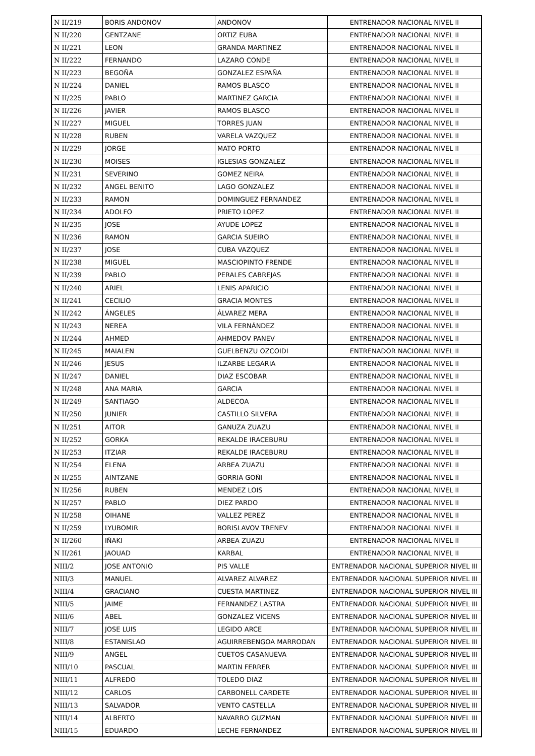| N II/219 | BORIS ANDONOV | ANDONOV | ENTRENADOR NACIONAL NIVEL II |
| N II/220 | GENTZANE | ORTIZ EUBA | ENTRENADOR NACIONAL NIVEL II |
| N II/221 | LEON | GRANDA MARTINEZ | ENTRENADOR NACIONAL NIVEL II |
| N II/222 | FERNANDO | LAZARO CONDE | ENTRENADOR NACIONAL NIVEL II |
| N II/223 | BEGOÑA | GONZALEZ ESPAÑA | ENTRENADOR NACIONAL NIVEL II |
| N II/224 | DANIEL | RAMOS BLASCO | ENTRENADOR NACIONAL NIVEL II |
| N II/225 | PABLO | MARTINEZ GARCIA | ENTRENADOR NACIONAL NIVEL II |
| N II/226 | JAVIER | RAMOS BLASCO | ENTRENADOR NACIONAL NIVEL II |
| N II/227 | MIGUEL | TORRES JUAN | ENTRENADOR NACIONAL NIVEL II |
| N II/228 | RUBEN | VARELA VAZQUEZ | ENTRENADOR NACIONAL NIVEL II |
| N II/229 | JORGE | MATO PORTO | ENTRENADOR NACIONAL NIVEL II |
| N II/230 | MOISES | IGLESIAS GONZALEZ | ENTRENADOR NACIONAL NIVEL II |
| N II/231 | SEVERINO | GOMEZ NEIRA | ENTRENADOR NACIONAL NIVEL II |
| N II/232 | ANGEL BENITO | LAGO GONZALEZ | ENTRENADOR NACIONAL NIVEL II |
| N II/233 | RAMON | DOMINGUEZ FERNANDEZ | ENTRENADOR NACIONAL NIVEL II |
| N II/234 | ADOLFO | PRIETO LOPEZ | ENTRENADOR NACIONAL NIVEL II |
| N II/235 | JOSE | AYUDE LOPEZ | ENTRENADOR NACIONAL NIVEL II |
| N II/236 | RAMON | GARCIA SUEIRO | ENTRENADOR NACIONAL NIVEL II |
| N II/237 | JOSE | CUBA VAZQUEZ | ENTRENADOR NACIONAL NIVEL II |
| N II/238 | MIGUEL | MASCIOPINTO FRENDE | ENTRENADOR NACIONAL NIVEL II |
| N II/239 | PABLO | PERALES CABREJAS | ENTRENADOR NACIONAL NIVEL II |
| N II/240 | ARIEL | LENIS APARICIO | ENTRENADOR NACIONAL NIVEL II |
| N II/241 | CECILIO | GRACIA MONTES | ENTRENADOR NACIONAL NIVEL II |
| N II/242 | ÁNGELES | ÁLVAREZ MERA | ENTRENADOR NACIONAL NIVEL II |
| N II/243 | NEREA | VILA FERNÁNDEZ | ENTRENADOR NACIONAL NIVEL II |
| N II/244 | AHMED | AHMEDOV PANEV | ENTRENADOR NACIONAL NIVEL II |
| N II/245 | MAIALEN | GUELBENZU OZCOIDI | ENTRENADOR NACIONAL NIVEL II |
| N II/246 | JESUS | ILZARBE LEGARIA | ENTRENADOR NACIONAL NIVEL II |
| N II/247 | DANIEL | DIAZ ESCOBAR | ENTRENADOR NACIONAL NIVEL II |
| N II/248 | ANA MARIA | GARCIA | ENTRENADOR NACIONAL NIVEL II |
| N II/249 | SANTIAGO | ALDECOA | ENTRENADOR NACIONAL NIVEL II |
| N II/250 | JUNIER | CASTILLO SILVERA | ENTRENADOR NACIONAL NIVEL II |
| N II/251 | AITOR | GANUZA ZUAZU | ENTRENADOR NACIONAL NIVEL II |
| N II/252 | GORKA | REKALDE IRACEBURU | ENTRENADOR NACIONAL NIVEL II |
| N II/253 | ITZIAR | REKALDE IRACEBURU | ENTRENADOR NACIONAL NIVEL II |
| N II/254 | ELENA | ARBEA ZUAZU | ENTRENADOR NACIONAL NIVEL II |
| N II/255 | AINTZANE | GORRIA GOÑI | ENTRENADOR NACIONAL NIVEL II |
| N II/256 | RUBEN | MENDEZ LOIS | ENTRENADOR NACIONAL NIVEL II |
| N II/257 | PABLO | DIEZ PARDO | ENTRENADOR NACIONAL NIVEL II |
| N II/258 | OIHANE | VALLEZ PEREZ | ENTRENADOR NACIONAL NIVEL II |
| N II/259 | LYUBOMIR | BORISLAVOV TRENEV | ENTRENADOR NACIONAL NIVEL II |
| N II/260 | IÑAKI | ARBEA ZUAZU | ENTRENADOR NACIONAL NIVEL II |
| N II/261 | JAOUAD | KARBAL | ENTRENADOR NACIONAL NIVEL II |
| NIII/2 | JOSE ANTONIO | PIS VALLE | ENTRENADOR NACIONAL SUPERIOR NIVEL III |
| NIII/3 | MANUEL | ALVAREZ ALVAREZ | ENTRENADOR NACIONAL SUPERIOR NIVEL III |
| NIII/4 | GRACIANO | CUESTA MARTINEZ | ENTRENADOR NACIONAL SUPERIOR NIVEL III |
| NIII/5 | JAIME | FERNANDEZ LASTRA | ENTRENADOR NACIONAL SUPERIOR NIVEL III |
| NIII/6 | ABEL | GONZALEZ VICENS | ENTRENADOR NACIONAL SUPERIOR NIVEL III |
| NIII/7 | JOSE LUIS | LEGIDO ARCE | ENTRENADOR NACIONAL SUPERIOR NIVEL III |
| NIII/8 | ESTANISLAO | AGUIRREBENGOA MARRODAN | ENTRENADOR NACIONAL SUPERIOR NIVEL III |
| NIII/9 | ANGEL | CUETOS CASANUEVA | ENTRENADOR NACIONAL SUPERIOR NIVEL III |
| NIII/10 | PASCUAL | MARTIN FERRER | ENTRENADOR NACIONAL SUPERIOR NIVEL III |
| NIII/11 | ALFREDO | TOLEDO DIAZ | ENTRENADOR NACIONAL SUPERIOR NIVEL III |
| NIII/12 | CARLOS | CARBONELL CARDETE | ENTRENADOR NACIONAL SUPERIOR NIVEL III |
| NIII/13 | SALVADOR | VENTO CASTELLA | ENTRENADOR NACIONAL SUPERIOR NIVEL III |
| NIII/14 | ALBERTO | NAVARRO GUZMAN | ENTRENADOR NACIONAL SUPERIOR NIVEL III |
| NIII/15 | EDUARDO | LECHE FERNANDEZ | ENTRENADOR NACIONAL SUPERIOR NIVEL III |